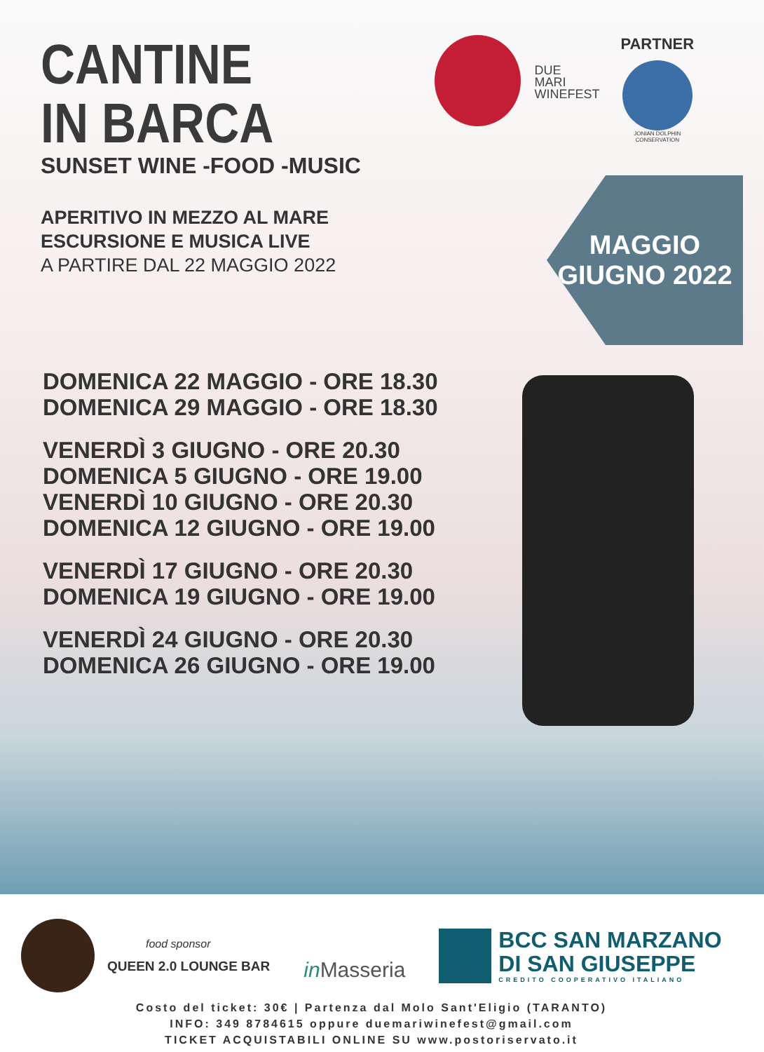CANTINE
IN BARCA
SUNSET WINE -FOOD -MUSIC
APERITIVO IN MEZZO AL MARE
ESCURSIONE E MUSICA LIVE
A PARTIRE DAL 22 MAGGIO 2022
DUE
MARI
WINEFEST
PARTNER
JONIAN DOLPHIN CONSERVATION
MAGGIO
GIUGNO 2022
DOMENICA 22 MAGGIO - ORE 18.30
DOMENICA 29 MAGGIO - ORE 18.30
VENERDÌ 3 GIUGNO - ORE 20.30
DOMENICA 5 GIUGNO - ORE 19.00
VENERDÌ 10 GIUGNO - ORE 20.30
DOMENICA 12 GIUGNO - ORE 19.00
VENERDÌ 17 GIUGNO - ORE 20.30
DOMENICA 19 GIUGNO - ORE 19.00
VENERDÌ 24 GIUGNO - ORE 20.30
DOMENICA 26 GIUGNO - ORE 19.00
food sponsor
QUEEN 2.0 LOUNGE BAR
in Masseria
BCC SAN MARZANO
DI SAN GIUSEPPE
CREDITO COOPERATIVO ITALIANO
Costo del ticket: 30€ | Partenza dal Molo Sant'Eligio (TARANTO)
INFO: 349 8784615 oppure duemariwinefest@gmail.com
TICKET ACQUISTABILI ONLINE SU www.postoriservato.it